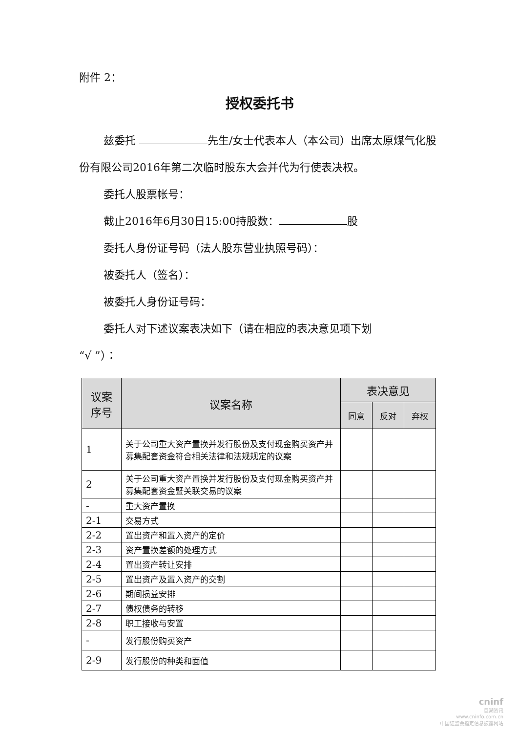附件 2：
授权委托书
兹委托 先生/女士代表本人（本公司）出席太原煤气化股份有限公司2016年第二次临时股东大会并代为行使表决权。
委托人股票帐号：
截止2016年6月30日15:00持股数： 股
委托人身份证号码（法人股东营业执照号码）：
被委托人（签名）：
被委托人身份证号码：
委托人对下述议案表决如下（请在相应的表决意见项下划
“√ ”）：
| 议案 序号 | 议案名称 | 表决意见 | | |
| --- | --- | --- | --- | --- |
| | | 同意 | 反对 | 弃权 |
| 1 | 关于公司重大资产置换并发行股份及支付现金购买资产并募集配套资金符合相关法律和法规规定的议案 | | | |
| 2 | 关于公司重大资产置换并发行股份及支付现金购买资产并募集配套资金暨关联交易的议案 | | | |
| - | 重大资产置换 | | | |
| 2-1 | 交易方式 | | | |
| 2-2 | 置出资产和置入资产的定价 | | | |
| 2-3 | 资产置换差额的处理方式 | | | |
| 2-4 | 置出资产转让安排 | | | |
| 2-5 | 置出资产及置入资产的交割 | | | |
| 2-6 | 期间损益安排 | | | |
| 2-7 | 债权债务的转移 | | | |
| 2-8 | 职工接收与安置 | | | |
| - | 发行股份购买资产 | | | |
| 2-9 | 发行股份的种类和面值 | | | |
cninf
巨潮资讯
www.cninfo.com.cn
中国证监会指定信息披露网站